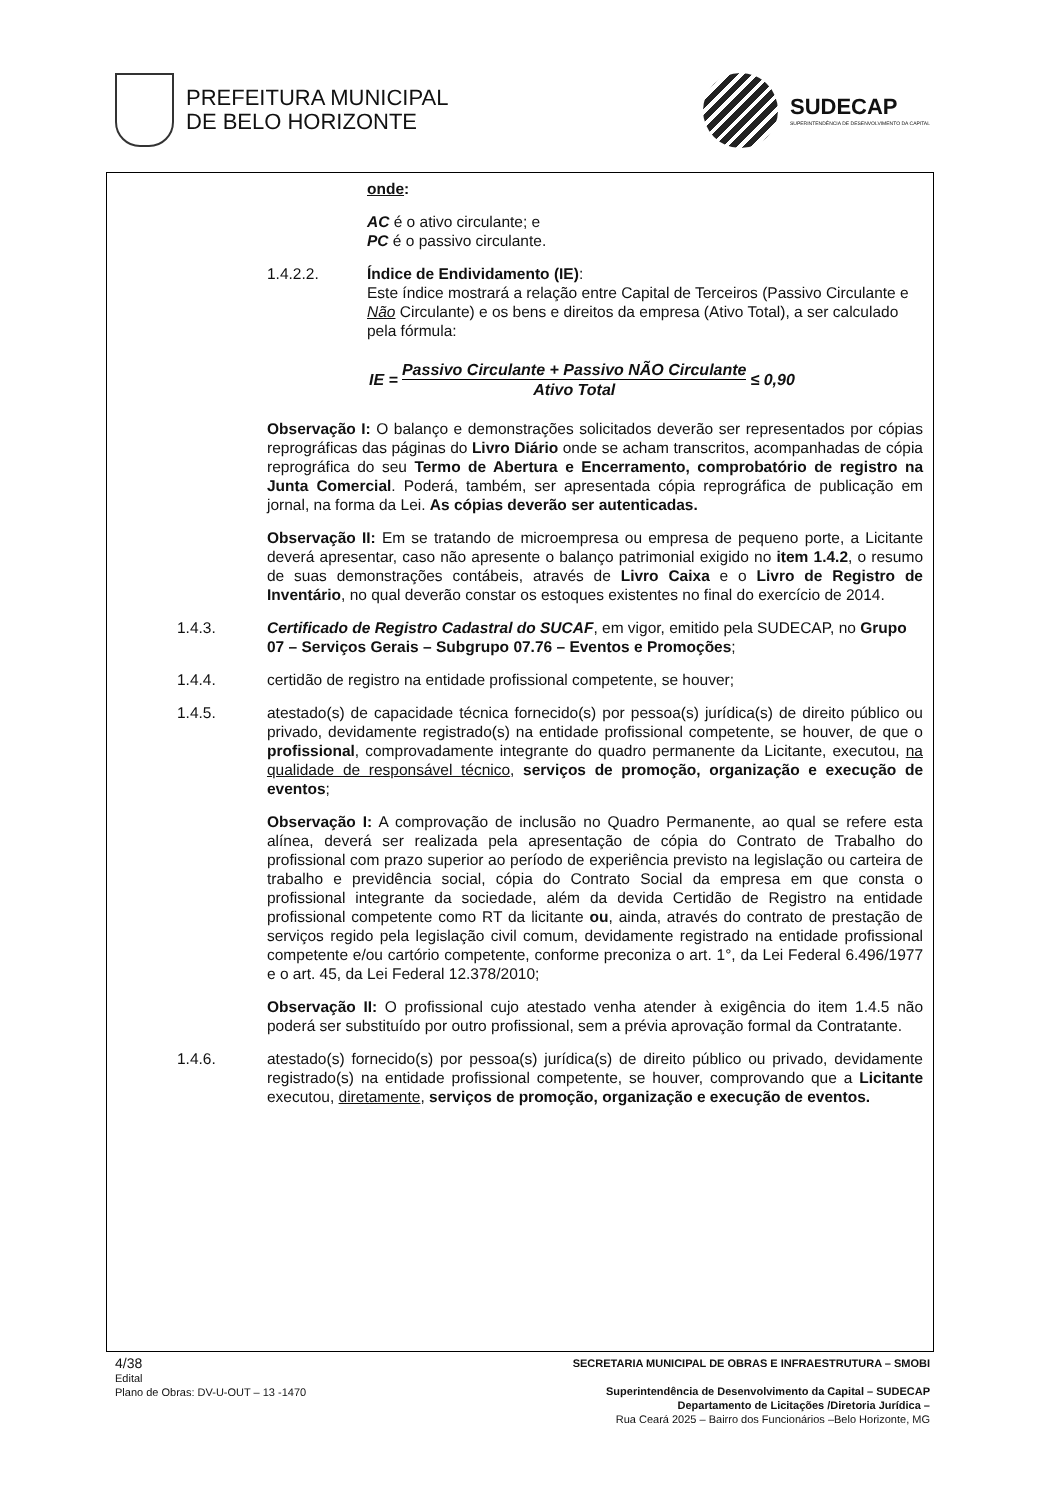PREFEITURA MUNICIPAL
DE BELO HORIZONTE
SUDECAP
SUPERINTENDÊNCIA DE DESENVOLVIMENTO DA CAPITAL
onde:
AC é o ativo circulante; e
PC é o passivo circulante.
1.4.2.2. Índice de Endividamento (IE):
Este índice mostrará a relação entre Capital de Terceiros (Passivo Circulante e Não Circulante) e os bens e direitos da empresa (Ativo Total), a ser calculado pela fórmula:
IE = Passivo Circulante + Passivo NÃO Circulante Ativo Total ≤ 0,90
Observação I: O balanço e demonstrações solicitados deverão ser representados por cópias reprográficas das páginas do Livro Diário onde se acham transcritos, acompanhadas de cópia reprográfica do seu Termo de Abertura e Encerramento, comprobatório de registro na Junta Comercial. Poderá, também, ser apresentada cópia reprográfica de publicação em jornal, na forma da Lei. As cópias deverão ser autenticadas.
Observação II: Em se tratando de microempresa ou empresa de pequeno porte, a Licitante deverá apresentar, caso não apresente o balanço patrimonial exigido no item 1.4.2, o resumo de suas demonstrações contábeis, através de Livro Caixa e o Livro de Registro de Inventário, no qual deverão constar os estoques existentes no final do exercício de 2014.
1.4.3. Certificado de Registro Cadastral do SUCAF, em vigor, emitido pela SUDECAP, no Grupo 07 – Serviços Gerais – Subgrupo 07.76 – Eventos e Promoções;
1.4.4. certidão de registro na entidade profissional competente, se houver;
1.4.5. atestado(s) de capacidade técnica fornecido(s) por pessoa(s) jurídica(s) de direito público ou privado, devidamente registrado(s) na entidade profissional competente, se houver, de que o profissional, comprovadamente integrante do quadro permanente da Licitante, executou, na qualidade de responsável técnico, serviços de promoção, organização e execução de eventos;
Observação I: A comprovação de inclusão no Quadro Permanente, ao qual se refere esta alínea, deverá ser realizada pela apresentação de cópia do Contrato de Trabalho do profissional com prazo superior ao período de experiência previsto na legislação ou carteira de trabalho e previdência social, cópia do Contrato Social da empresa em que consta o profissional integrante da sociedade, além da devida Certidão de Registro na entidade profissional competente como RT da licitante ou, ainda, através do contrato de prestação de serviços regido pela legislação civil comum, devidamente registrado na entidade profissional competente e/ou cartório competente, conforme preconiza o art. 1°, da Lei Federal 6.496/1977 e o art. 45, da Lei Federal 12.378/2010;
Observação II: O profissional cujo atestado venha atender à exigência do item 1.4.5 não poderá ser substituído por outro profissional, sem a prévia aprovação formal da Contratante.
1.4.6. atestado(s) fornecido(s) por pessoa(s) jurídica(s) de direito público ou privado, devidamente registrado(s) na entidade profissional competente, se houver, comprovando que a Licitante executou, diretamente, serviços de promoção, organização e execução de eventos.
4/38
Edital
Plano de Obras: DV-U-OUT – 13 -1470
SECRETARIA MUNICIPAL DE OBRAS E INFRAESTRUTURA – SMOBI
Superintendência de Desenvolvimento da Capital – SUDECAP
Departamento de Licitações /Diretoria Jurídica –
Rua Ceará 2025 – Bairro dos Funcionários –Belo Horizonte, MG